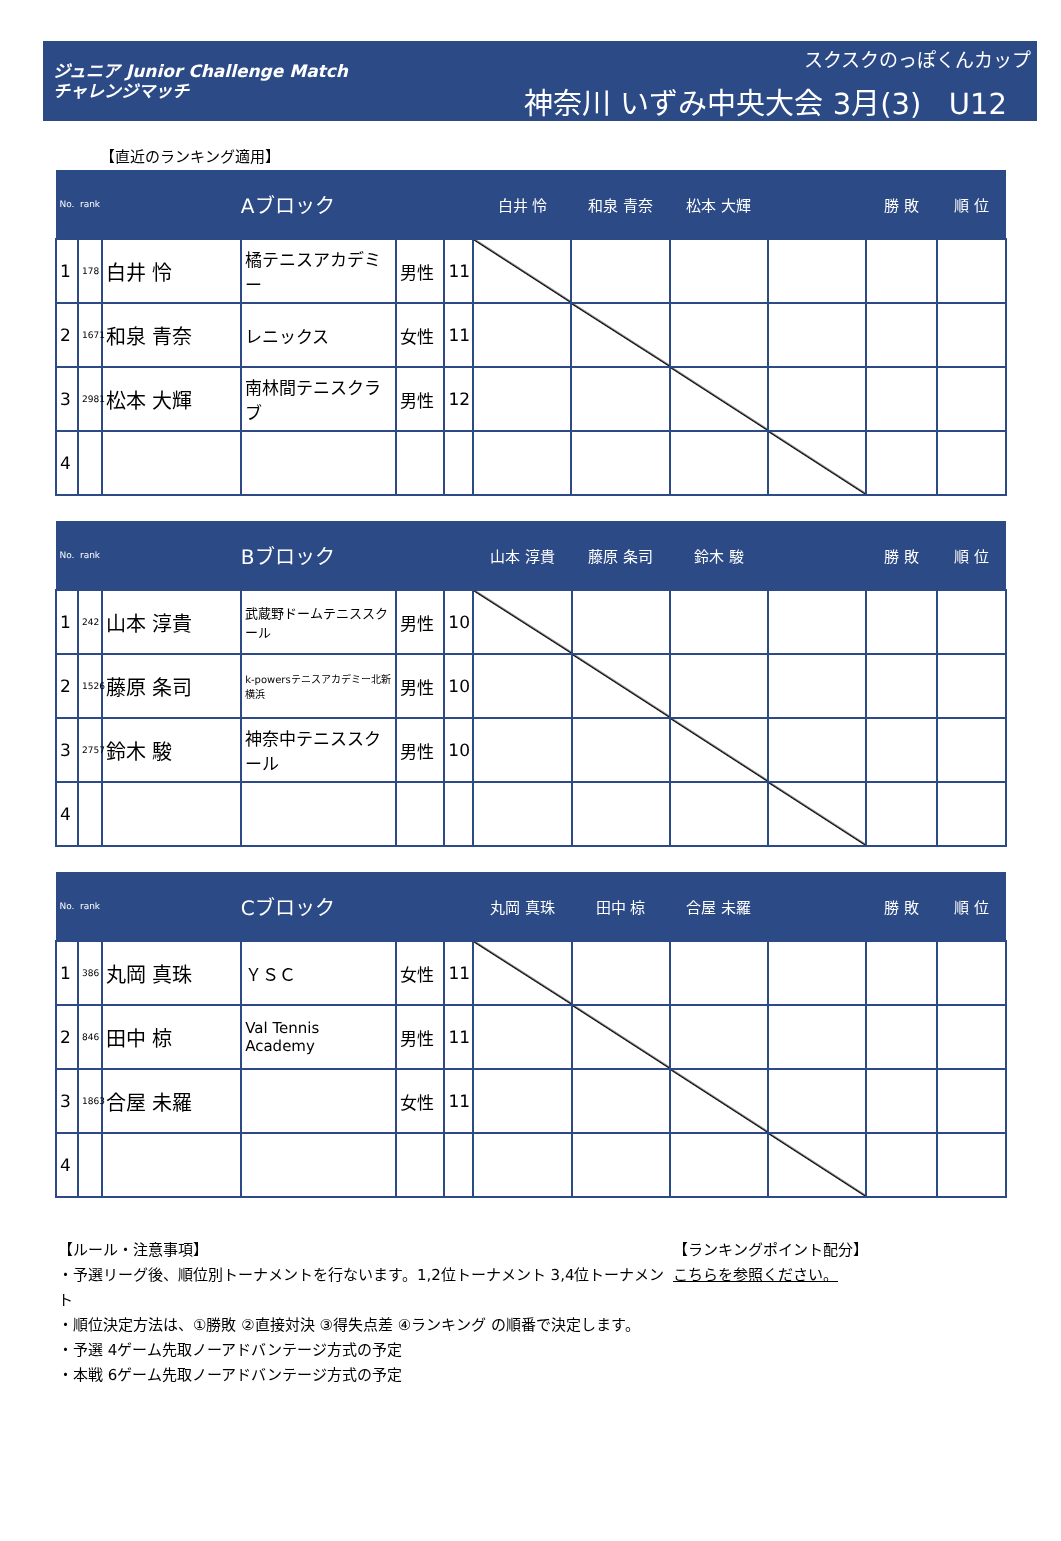ジュニア Junior Challenge Match
チャレンジマッチ
スクスクのっぽくんカップ
神奈川 いずみ中央大会 3月(3) U12
【直近のランキング適用】
| No. | rank | Aブロック | | | | 白井 怜 | 和泉 青奈 | 松本 大輝 | | 勝 敗 | 順 位 |
| --- | --- | --- | --- | --- | --- | --- | --- | --- | --- | --- | --- |
| 1 | 178 | 白井 怜 | 橘テニスアカデミー | 男性 | 11 | | | | | | |
| 2 | 1671 | 和泉 青奈 | レニックス | 女性 | 11 | | | | | | |
| 3 | 2981 | 松本 大輝 | 南林間テニスクラブ | 男性 | 12 | | | | | | |
| 4 | | | | | | | | | | | |
| No. | rank | Bブロック | | | | 山本 淳貴 | 藤原 条司 | 鈴木 駿 | | 勝 敗 | 順 位 |
| --- | --- | --- | --- | --- | --- | --- | --- | --- | --- | --- | --- |
| 1 | 242 | 山本 淳貴 | 武蔵野ドームテニススクール | 男性 | 10 | | | | | | |
| 2 | 1526 | 藤原 条司 | k-powersテニスアカデミー北新横浜 | 男性 | 10 | | | | | | |
| 3 | 2757 | 鈴木 駿 | 神奈中テニススクール | 男性 | 10 | | | | | | |
| 4 | | | | | | | | | | | |
| No. | rank | Cブロック | | | | 丸岡 真珠 | 田中 椋 | 合屋 未羅 | | 勝 敗 | 順 位 |
| --- | --- | --- | --- | --- | --- | --- | --- | --- | --- | --- | --- |
| 1 | 386 | 丸岡 真珠 | ＹＳＣ | 女性 | 11 | | | | | | |
| 2 | 846 | 田中 椋 | Val Tennis Academy | 男性 | 11 | | | | | | |
| 3 | 1863 | 合屋 未羅 | | 女性 | 11 | | | | | | |
| 4 | | | | | | | | | | | |
【ルール・注意事項】
・予選リーグ後、順位別トーナメントを行ないます。1,2位トーナメント 3,4位トーナメント
・順位決定方法は、①勝敗 ②直接対決 ③得失点差 ④ランキング の順番で決定します。
・予選 4ゲーム先取ノーアドバンテージ方式の予定
・本戦 6ゲーム先取ノーアドバンテージ方式の予定
【ランキングポイント配分】
こちらを参照ください。